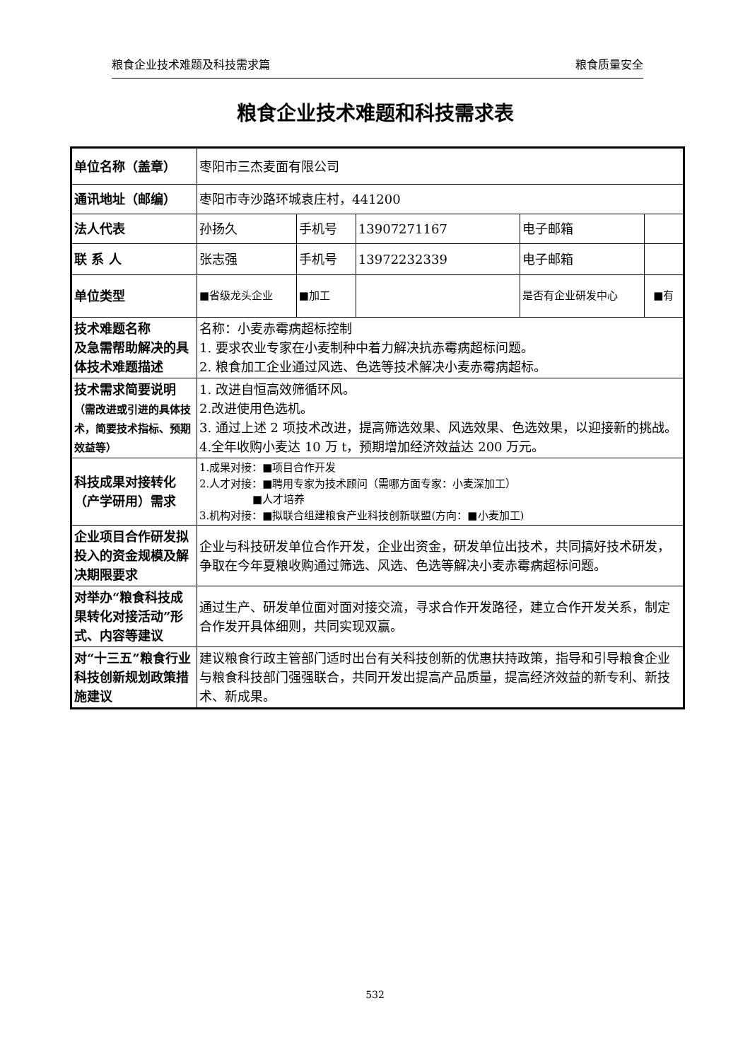粮食企业技术难题及科技需求篇 粮食质量安全
粮食企业技术难题和科技需求表
| 单位名称（盖章） | 枣阳市三杰麦面有限公司 | | | | |
| 通讯地址（邮编） | 枣阳市寺沙路环城袁庄村，441200 | | | | |
| 法人代表 | 孙扬久 | 手机号 | 13907271167 | 电子邮箱 | |
| 联 系 人 | 张志强 | 手机号 | 13972232339 | 电子邮箱 | |
| 单位类型 | ■省级龙头企业 | ■加工 | | 是否有企业研发中心 | ■有 |
| 技术难题名称 及急需帮助解决的具体技术难题描述 | 名称：小麦赤霉病超标控制 1. 要求农业专家在小麦制种中着力解决抗赤霉病超标问题。 2. 粮食加工企业通过风选、色选等技术解决小麦赤霉病超标。 | | | | |
| 技术需求简要说明 （需改进或引进的具体技术，简要技术指标、预期效益等） | 1. 改进自恒高效筛循环风。 2.改进使用色选机。 3. 通过上述 2 项技术改进，提高筛选效果、风选效果、色选效果，以迎接新的挑战。 4.全年收购小麦达 10 万 t，预期增加经济效益达 200 万元。 | | | | |
| 科技成果对接转化（产学研用）需求 | 1.成果对接：■项目合作开发 2.人才对接：■聘用专家为技术顾问（需哪方面专家：小麦深加工） ■人才培养 3.机构对接：■拟联合组建粮食产业科技创新联盟(方向：■小麦加工) | | | | |
| 企业项目合作研发拟投入的资金规模及解决期限要求 | 企业与科技研发单位合作开发，企业出资金，研发单位出技术，共同搞好技术研发，争取在今年夏粮收购通过筛选、风选、色选等解决小麦赤霉病超标问题。 | | | | |
| 对举办“粮食科技成果转化对接活动”形式、内容等建议 | 通过生产、研发单位面对面对接交流，寻求合作开发路径，建立合作开发关系，制定合作发开具体细则，共同实现双赢。 | | | | |
| 对“十三五”粮食行业科技创新规划政策措施建议 | 建议粮食行政主管部门适时出台有关科技创新的优惠扶持政策，指导和引导粮食企业与粮食科技部门强强联合，共同开发出提高产品质量，提高经济效益的新专利、新技术、新成果。 | | | | |
532